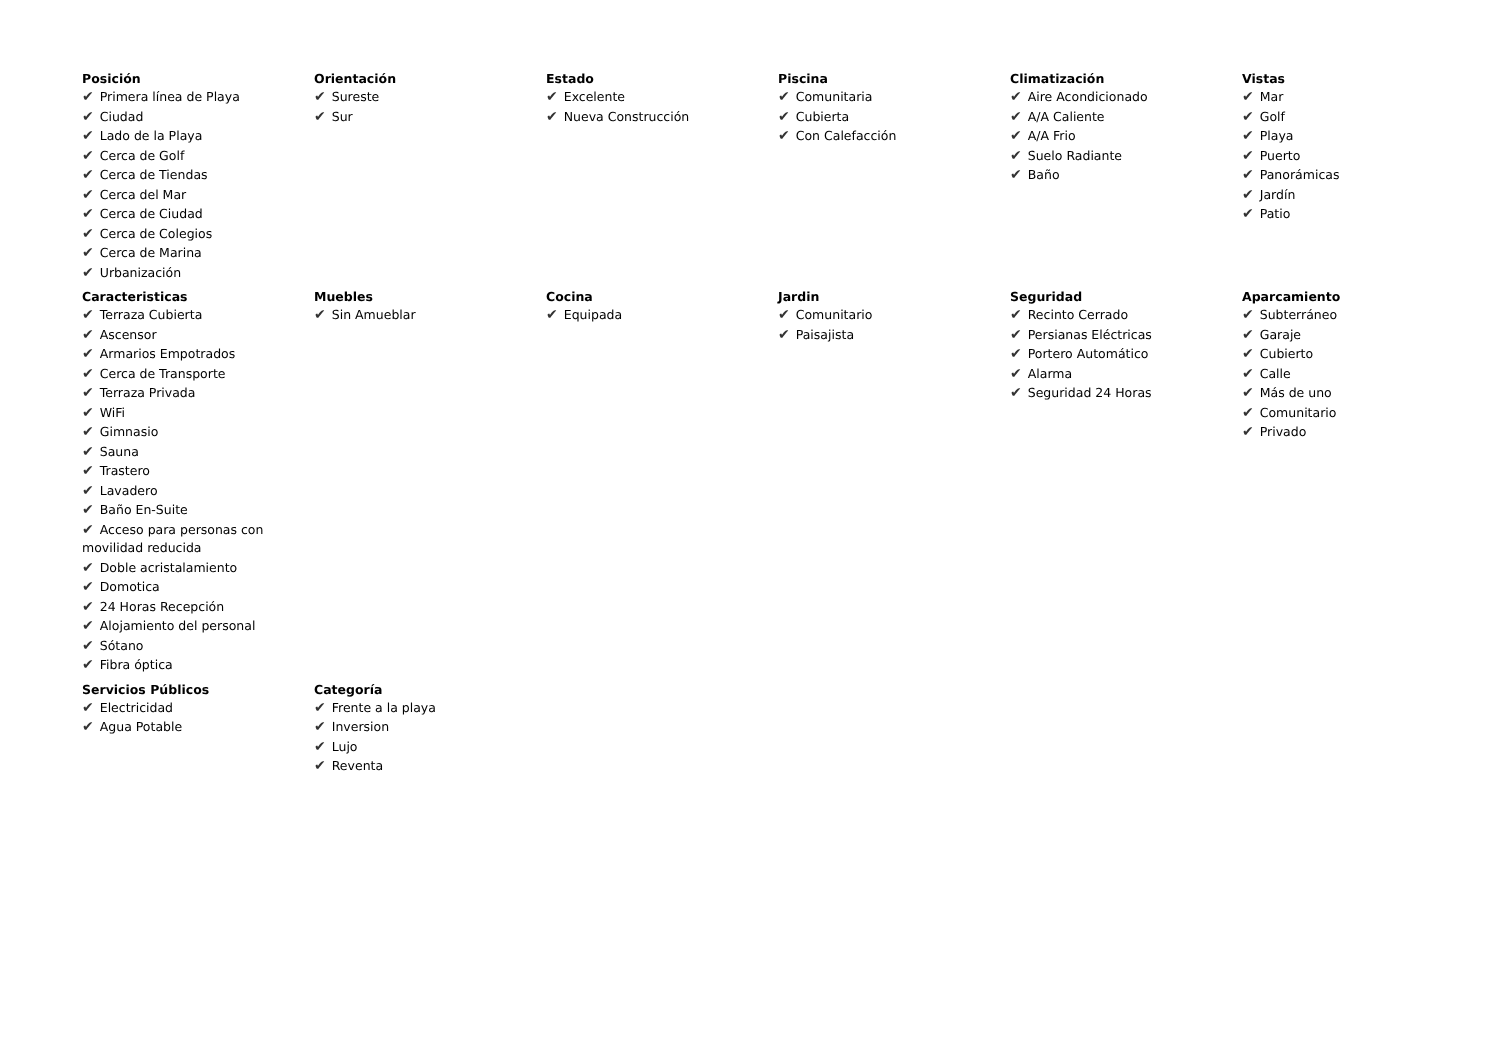Posición
✔ Primera línea de Playa
✔ Ciudad
✔ Lado de la Playa
✔ Cerca de Golf
✔ Cerca de Tiendas
✔ Cerca del Mar
✔ Cerca de Ciudad
✔ Cerca de Colegios
✔ Cerca de Marina
✔ Urbanización
Orientación
✔ Sureste
✔ Sur
Estado
✔ Excelente
✔ Nueva Construcción
Piscina
✔ Comunitaria
✔ Cubierta
✔ Con Calefacción
Climatización
✔ Aire Acondicionado
✔ A/A Caliente
✔ A/A Frio
✔ Suelo Radiante
✔ Baño
Vistas
✔ Mar
✔ Golf
✔ Playa
✔ Puerto
✔ Panorámicas
✔ Jardín
✔ Patio
Caracteristicas
✔ Terraza Cubierta
✔ Ascensor
✔ Armarios Empotrados
✔ Cerca de Transporte
✔ Terraza Privada
✔ WiFi
✔ Gimnasio
✔ Sauna
✔ Trastero
✔ Lavadero
✔ Baño En-Suite
✔ Acceso para personas con movilidad reducida
✔ Doble acristalamiento
✔ Domotica
✔ 24 Horas Recepción
✔ Alojamiento del personal
✔ Sótano
✔ Fibra óptica
Muebles
✔ Sin Amueblar
Cocina
✔ Equipada
Jardin
✔ Comunitario
✔ Paisajista
Seguridad
✔ Recinto Cerrado
✔ Persianas Eléctricas
✔ Portero Automático
✔ Alarma
✔ Seguridad 24 Horas
Aparcamiento
✔ Subterráneo
✔ Garaje
✔ Cubierto
✔ Calle
✔ Más de uno
✔ Comunitario
✔ Privado
Servicios Públicos
✔ Electricidad
✔ Agua Potable
Categoría
✔ Frente a la playa
✔ Inversion
✔ Lujo
✔ Reventa